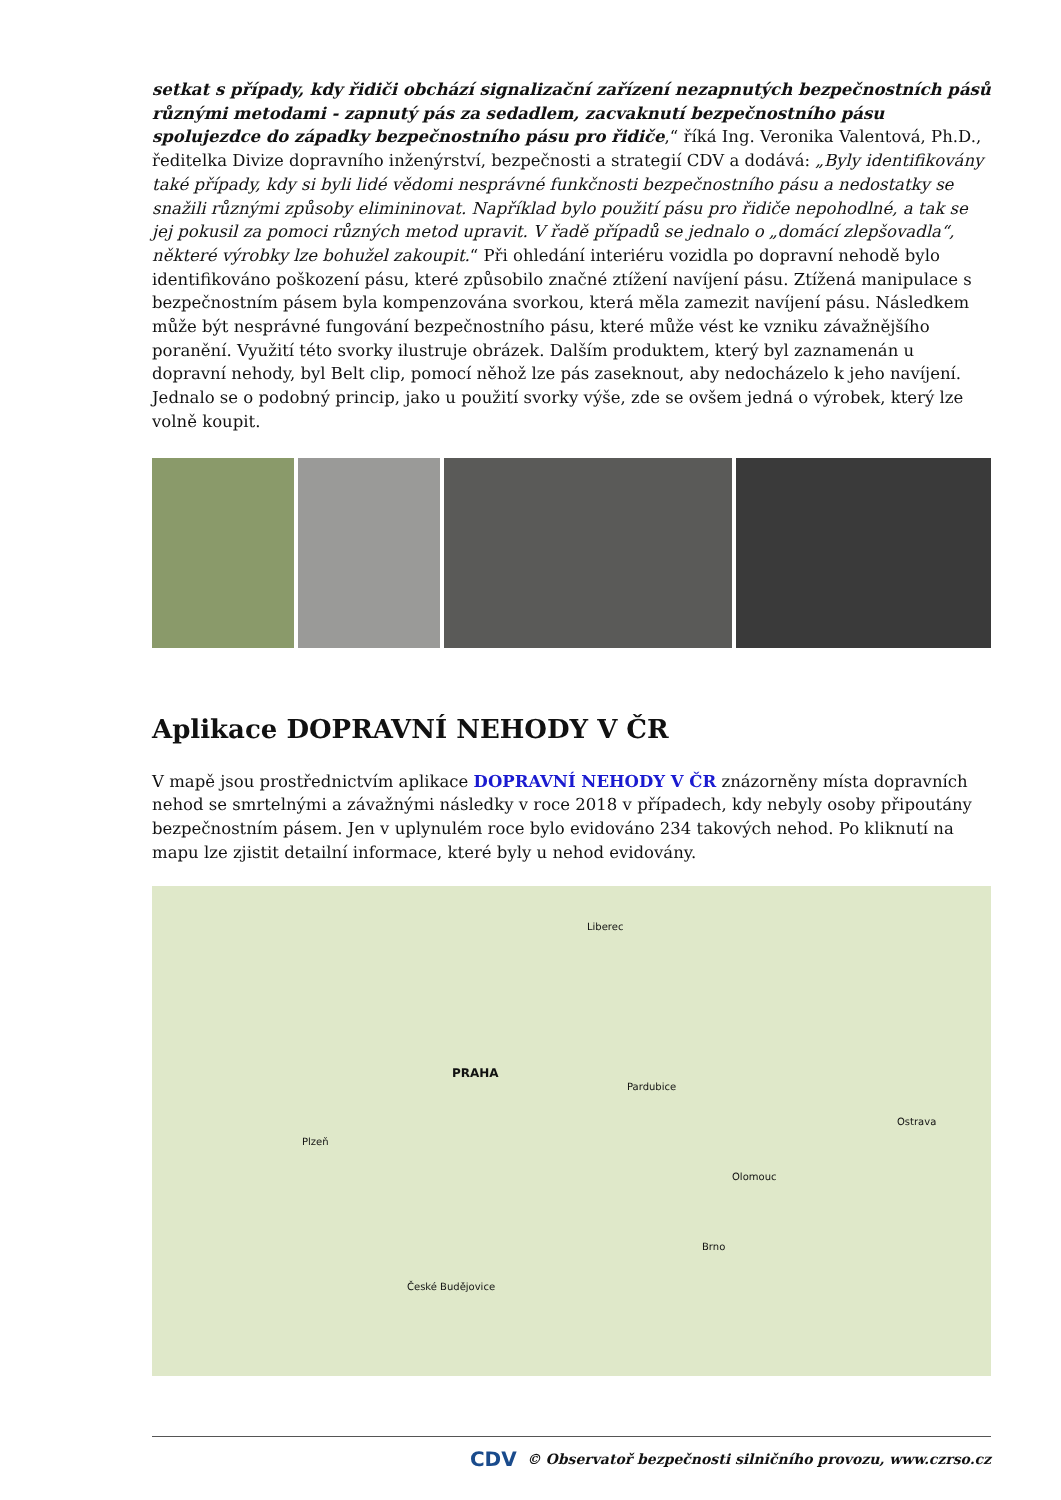setkat s případy, kdy řidiči obchází signalizační zařízení nezapnutých bezpečnostních pásů různými metodami - zapnutý pás za sedadlem, zacvaknutí bezpečnostního pásu spolujezdce do západky bezpečnostního pásu pro řidiče,“ říká Ing. Veronika Valentová, Ph.D., ředitelka Divize dopravního inženýrství, bezpečnosti a strategií CDV a dodává: „Byly identifikovány také případy, kdy si byli lidé vědomi nesprávné funkčnosti bezpečnostního pásu a nedostatky se snažili různými způsoby elimininovat. Například bylo použití pásu pro řidiče nepohodlné, a tak se jej pokusil za pomoci různých metod upravit. V řadě případů se jednalo o „domácí zlepšovadla“, některé výrobky lze bohužel zakoupit.“ Při ohledání interiéru vozidla po dopravní nehodě bylo identifikováno poškození pásu, které způsobilo značné ztížení navíjení pásu. Ztížená manipulace s bezpečnostním pásem byla kompenzována svorkou, která měla zamezit navíjení pásu. Následkem může být nesprávné fungování bezpečnostního pásu, které může vést ke vzniku závažnějšího poranění. Využití této svorky ilustruje obrázek. Dalším produktem, který byl zaznamenán u dopravní nehody, byl Belt clip, pomocí něhož lze pás zaseknout, aby nedocházelo k jeho navíjení. Jednalo se o podobný princip, jako u použití svorky výše, zde se ovšem jedná o výrobek, který lze volně koupit.
Aplikace DOPRAVNÍ NEHODY V ČR
V mapě jsou prostřednictvím aplikace DOPRAVNÍ NEHODY V ČR znázorněny místa dopravních nehod se smrtelnými a závažnými následky v roce 2018 v případech, kdy nebyly osoby připoutány bezpečnostním pásem. Jen v uplynulém roce bylo evidováno 234 takových nehod. Po kliknutí na mapu lze zjistit detailní informace, které byly u nehod evidovány.
PRAHA
Plzeň
České Budějovice
Brno
Ostrava
Olomouc
Liberec
Pardubice
CDV © Observatoř bezpečnosti silničního provozu, www.czrso.cz